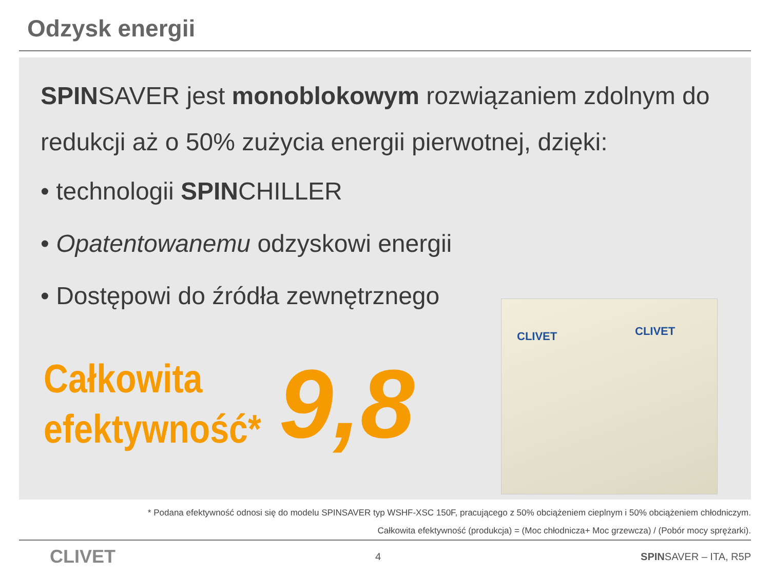Odzysk energii
SPINSAVER jest monoblokowym rozwiązaniem zdolnym do redukcji aż o 50% zużycia energii pierwotnej, dzięki:
• technologii SPINCHILLER
• Opatentowanemu odzyskowi energii
• Dostępowi do źródła zewnętrznego
Całkowita
efektywność*
9,8
CLIVET CLIVET
* Podana efektywność odnosi się do modelu SPINSAVER typ WSHF-XSC 150F, pracującego z 50% obciążeniem cieplnym i 50% obciążeniem chłodniczym.
Całkowita efektywność (produkcja) = (Moc chłodnicza+ Moc grzewcza) / (Pobór mocy sprężarki).
CLIVET 4 SPINSAVER – ITA, R5P